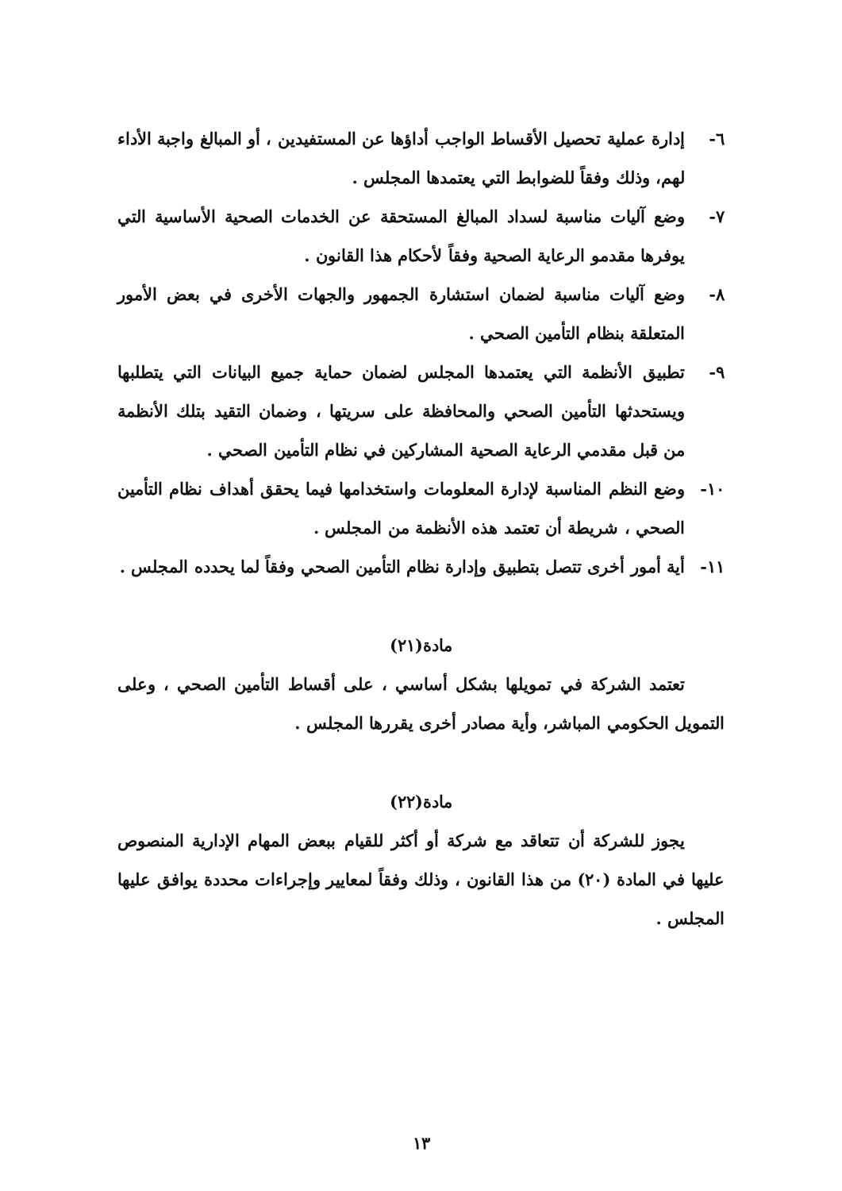٦- إدارة عملية تحصيل الأقساط الواجب أداؤها عن المستفيدين ، أو المبالغ واجبة الأداء لهم، وذلك وفقاً للضوابط التي يعتمدها المجلس .
٧- وضع آليات مناسبة لسداد المبالغ المستحقة عن الخدمات الصحية الأساسية التي يوفرها مقدمو الرعاية الصحية وفقاً لأحكام هذا القانون .
٨- وضع آليات مناسبة لضمان استشارة الجمهور والجهات الأخرى في بعض الأمور المتعلقة بنظام التأمين الصحي .
٩- تطبيق الأنظمة التي يعتمدها المجلس لضمان حماية جميع البيانات التي يتطلبها ويستحدثها التأمين الصحي والمحافظة على سريتها ، وضمان التقيد بتلك الأنظمة من قبل مقدمي الرعاية الصحية المشاركين في نظام التأمين الصحي .
١٠- وضع النظم المناسبة لإدارة المعلومات واستخدامها فيما يحقق أهداف نظام التأمين الصحي ، شريطة أن تعتمد هذه الأنظمة من المجلس .
١١- أية أمور أخرى تتصل بتطبيق وإدارة نظام التأمين الصحي وفقاً لما يحدده المجلس .
مادة(٢١)
تعتمد الشركة في تمويلها بشكل أساسي ، على أقساط التأمين الصحي ، وعلى التمويل الحكومي المباشر، وأية مصادر أخرى يقررها المجلس .
مادة(٢٢)
يجوز للشركة أن تتعاقد مع شركة أو أكثر للقيام ببعض المهام الإدارية المنصوص عليها في المادة (٢٠) من هذا القانون ، وذلك وفقاً لمعايير وإجراءات محددة يوافق عليها المجلس .
١٣